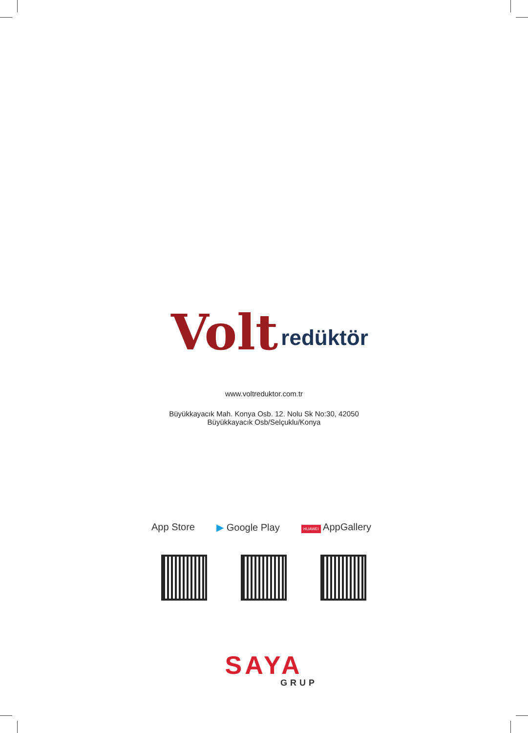Volt redüktör
www.voltreduktor.com.tr
Büyükkayacık Mah. Konya Osb. 12. Nolu Sk No:30, 42050
Büyükkayacık Osb/Selçuklu/Konya
App Store ▶ Google Play HUAWEI AppGallery
SAYA
GRUP